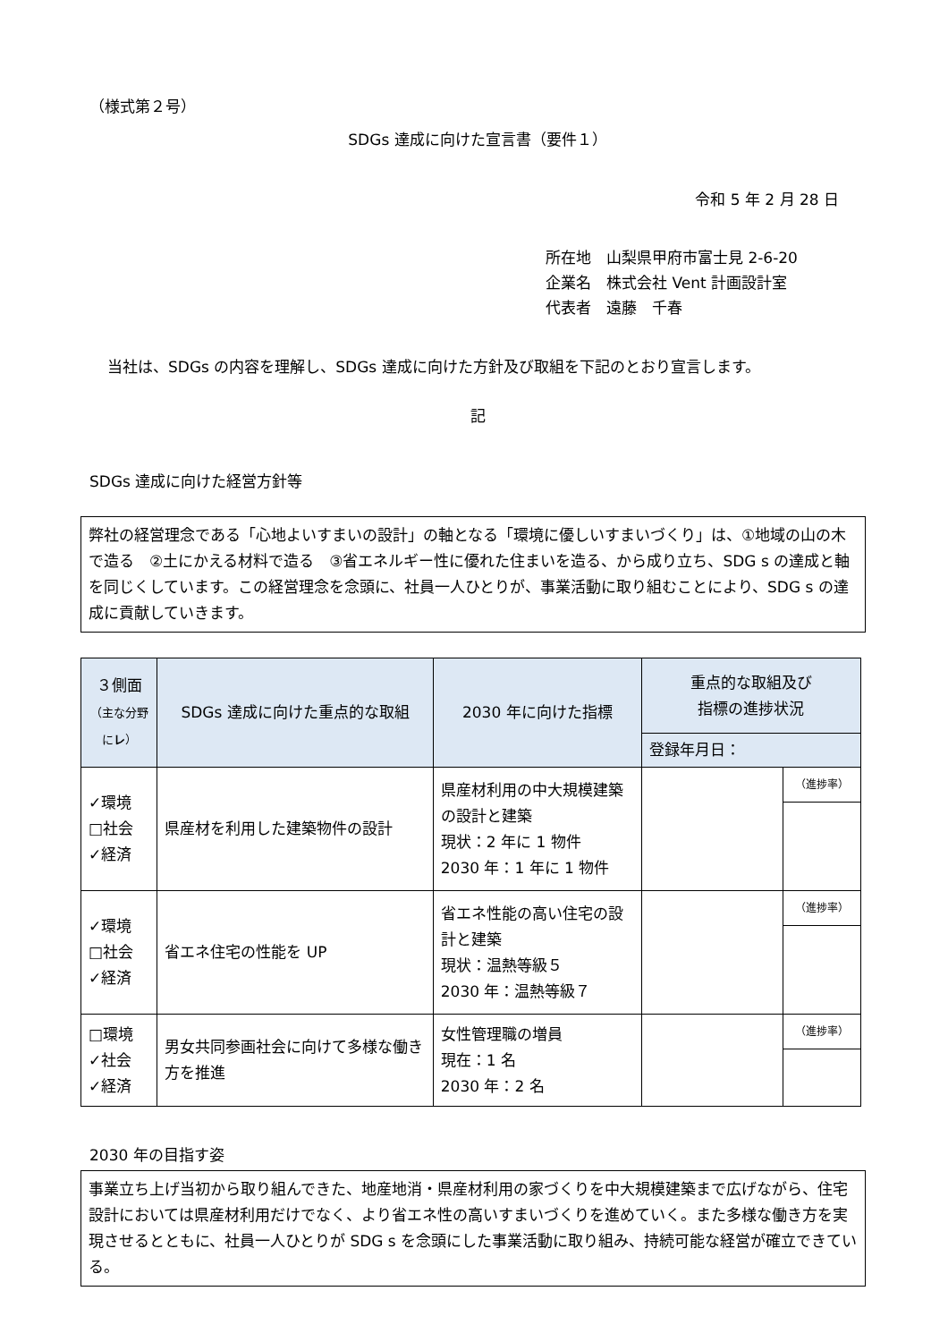（様式第２号）
SDGs 達成に向けた宣言書（要件１）
令和 5 年 2 月 28 日
所在地　山梨県甲府市富士見 2-6-20
企業名　株式会社 Vent 計画設計室
代表者　遠藤　千春
当社は、SDGs の内容を理解し、SDGs 達成に向けた方針及び取組を下記のとおり宣言します。
記
SDGs 達成に向けた経営方針等
弊社の経営理念である「心地よいすまいの設計」の軸となる「環境に優しいすまいづくり」は、①地域の山の木で造る　②土にかえる材料で造る　③省エネルギー性に優れた住まいを造る、から成り立ち、SDG s の達成と軸を同じくしています。この経営理念を念頭に、社員一人ひとりが、事業活動に取り組むことにより、SDG s の達成に貢献していきます。
| ３側面 （主な分野に レ ） | SDGs 達成に向けた重点的な取組 | 2030 年に向けた指標 | 重点的な取組及び 指標の進捗状況 | |
| --- | --- | --- | --- | --- |
| | | | 登録年月日： | |
| ✓環境 □社会 ✓経済 | 県産材を利用した建築物件の設計 | 県産材利用の中大規模建築の設計と建築 現状：2 年に 1 物件 2030 年：1 年に 1 物件 | | （進捗率） |
| ✓環境 □社会 ✓経済 | 省エネ住宅の性能を UP | 省エネ性能の高い住宅の設計と建築 現状：温熱等級５ 2030 年：温熱等級７ | | （進捗率） |
| □環境 ✓社会 ✓経済 | 男女共同参画社会に向けて多様な働き方を推進 | 女性管理職の増員 現在：1 名 2030 年：2 名 | | （進捗率） |
2030 年の目指す姿
事業立ち上げ当初から取り組んできた、地産地消・県産材利用の家づくりを中大規模建築まで広げながら、住宅設計においては県産材利用だけでなく、より省エネ性の高いすまいづくりを進めていく。また多様な働き方を実現させるとともに、社員一人ひとりが SDG s を念頭にした事業活動に取り組み、持続可能な経営が確立できている。